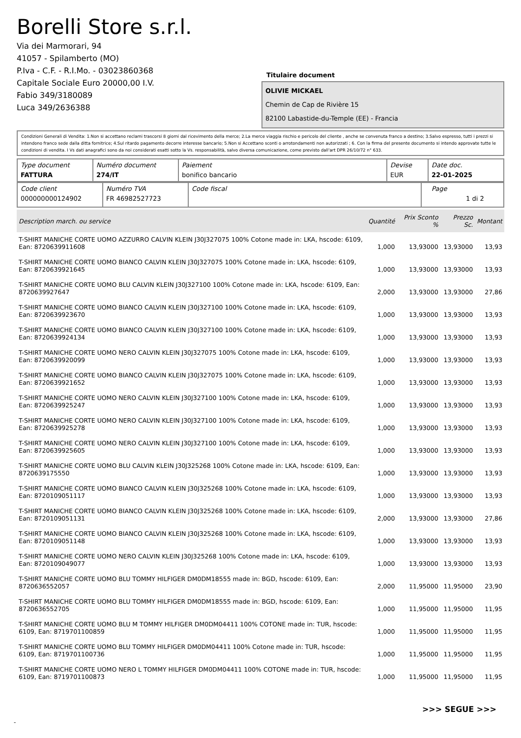Borelli Store s.r.l.
Via dei Marmorari, 94
41057 - Spilamberto (MO)
P.Iva - C.F. - R.I.Mo. - 03023860368
Capitale Sociale Euro 20000,00 I.V.
Fabio 349/3180089
Luca 349/2636388
Titulaire document
OLIVIE MICKAEL
Chemin de Cap de Rivière 15
82100 Labastide-du-Temple (EE) - Francia
Condizioni Generali di Vendita: 1.Non si accettano reclami trascorsi 8 giorni dal ricevimento della merce; 2.La merce viaggia rischio e pericolo del cliente , anche se convenuta franco a destino; 3.Salvo espresso, tutti i prezzi si intendono franco sede dalla ditta fornitrice; 4.Sul ritardo pagamento decorre interesse bancario; 5.Non si Accettano sconti o arrotondamenti non autorizzati ; 6. Con la firma del presente documento si intendo approvate tutte le condizioni di vendita. I Vs dati anagrafici sono da noi considerati esatti sotto la Vs. responsabilità, salvo diversa comunicazione, come previsto dall'art DPR 26/10/72 n° 633.
| Type document FATTURA | Numéro document 274/IT | Paiement bonifico bancario | Devise EUR | Date doc. 22-01-2025 |
| Code client 000000000124902 | Numéro TVA FR 46982527723 | Code fiscal | Page 1 di 2 |
| Description march. ou service | Quantité | Prix Sconto % | Prezzo Sc. | Montant |
| --- | --- | --- | --- | --- |
| T-SHIRT MANICHE CORTE UOMO AZZURRO CALVIN KLEIN J30J327075 100% Cotone made in: LKA, hscode: 6109, Ean: 8720639911608 | 1,000 | 13,93000 | 13,93000 | 13,93 |
| T-SHIRT MANICHE CORTE UOMO BIANCO CALVIN KLEIN J30J327075 100% Cotone made in: LKA, hscode: 6109, Ean: 8720639921645 | 1,000 | 13,93000 | 13,93000 | 13,93 |
| T-SHIRT MANICHE CORTE UOMO BLU CALVIN KLEIN J30J327100 100% Cotone made in: LKA, hscode: 6109, Ean: 8720639927647 | 2,000 | 13,93000 | 13,93000 | 27,86 |
| T-SHIRT MANICHE CORTE UOMO BIANCO CALVIN KLEIN J30J327100 100% Cotone made in: LKA, hscode: 6109, Ean: 8720639923670 | 1,000 | 13,93000 | 13,93000 | 13,93 |
| T-SHIRT MANICHE CORTE UOMO BIANCO CALVIN KLEIN J30J327100 100% Cotone made in: LKA, hscode: 6109, Ean: 8720639924134 | 1,000 | 13,93000 | 13,93000 | 13,93 |
| T-SHIRT MANICHE CORTE UOMO NERO CALVIN KLEIN J30J327075 100% Cotone made in: LKA, hscode: 6109, Ean: 8720639920099 | 1,000 | 13,93000 | 13,93000 | 13,93 |
| T-SHIRT MANICHE CORTE UOMO BIANCO CALVIN KLEIN J30J327075 100% Cotone made in: LKA, hscode: 6109, Ean: 8720639921652 | 1,000 | 13,93000 | 13,93000 | 13,93 |
| T-SHIRT MANICHE CORTE UOMO NERO CALVIN KLEIN J30J327100 100% Cotone made in: LKA, hscode: 6109, Ean: 8720639925247 | 1,000 | 13,93000 | 13,93000 | 13,93 |
| T-SHIRT MANICHE CORTE UOMO NERO CALVIN KLEIN J30J327100 100% Cotone made in: LKA, hscode: 6109, Ean: 8720639925278 | 1,000 | 13,93000 | 13,93000 | 13,93 |
| T-SHIRT MANICHE CORTE UOMO NERO CALVIN KLEIN J30J327100 100% Cotone made in: LKA, hscode: 6109, Ean: 8720639925605 | 1,000 | 13,93000 | 13,93000 | 13,93 |
| T-SHIRT MANICHE CORTE UOMO BLU CALVIN KLEIN J30J325268 100% Cotone made in: LKA, hscode: 6109, Ean: 8720639175550 | 1,000 | 13,93000 | 13,93000 | 13,93 |
| T-SHIRT MANICHE CORTE UOMO BIANCO CALVIN KLEIN J30J325268 100% Cotone made in: LKA, hscode: 6109, Ean: 8720109051117 | 1,000 | 13,93000 | 13,93000 | 13,93 |
| T-SHIRT MANICHE CORTE UOMO BIANCO CALVIN KLEIN J30J325268 100% Cotone made in: LKA, hscode: 6109, Ean: 8720109051131 | 2,000 | 13,93000 | 13,93000 | 27,86 |
| T-SHIRT MANICHE CORTE UOMO BIANCO CALVIN KLEIN J30J325268 100% Cotone made in: LKA, hscode: 6109, Ean: 8720109051148 | 1,000 | 13,93000 | 13,93000 | 13,93 |
| T-SHIRT MANICHE CORTE UOMO NERO CALVIN KLEIN J30J325268 100% Cotone made in: LKA, hscode: 6109, Ean: 8720109049077 | 1,000 | 13,93000 | 13,93000 | 13,93 |
| T-SHIRT MANICHE CORTE UOMO BLU TOMMY HILFIGER DM0DM18555 made in: BGD, hscode: 6109, Ean: 8720636552057 | 2,000 | 11,95000 | 11,95000 | 23,90 |
| T-SHIRT MANICHE CORTE UOMO BLU TOMMY HILFIGER DM0DM18555 made in: BGD, hscode: 6109, Ean: 8720636552705 | 1,000 | 11,95000 | 11,95000 | 11,95 |
| T-SHIRT MANICHE CORTE UOMO BLU M TOMMY HILFIGER DM0DM04411 100% COTONE made in: TUR, hscode: 6109, Ean: 8719701100859 | 1,000 | 11,95000 | 11,95000 | 11,95 |
| T-SHIRT MANICHE CORTE UOMO BLU TOMMY HILFIGER DM0DM04411 100% Cotone made in: TUR, hscode: 6109, Ean: 8719701100736 | 1,000 | 11,95000 | 11,95000 | 11,95 |
| T-SHIRT MANICHE CORTE UOMO NERO L TOMMY HILFIGER DM0DM04411 100% COTONE made in: TUR, hscode: 6109, Ean: 8719701100873 | 1,000 | 11,95000 | 11,95000 | 11,95 |
>>> SEGUE >>>
-